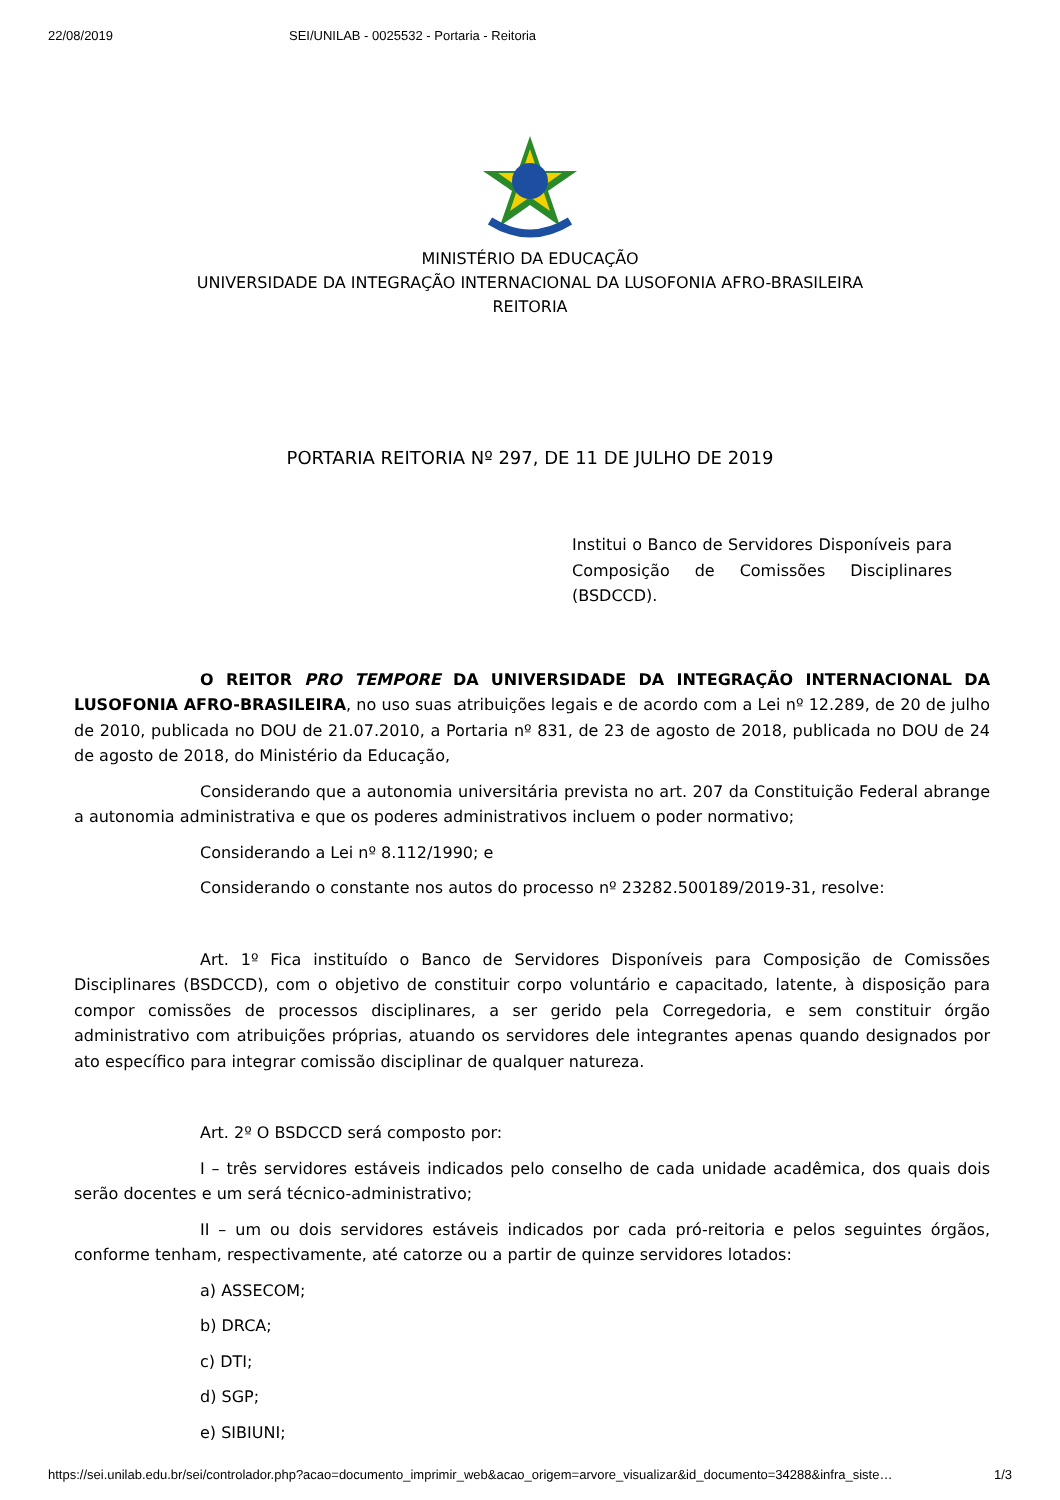22/08/2019 SEI/UNILAB - 0025532 - Portaria - Reitoria
MINISTÉRIO DA EDUCAÇÃO
UNIVERSIDADE DA INTEGRAÇÃO INTERNACIONAL DA LUSOFONIA AFRO-BRASILEIRA
REITORIA
PORTARIA REITORIA Nº 297, DE 11 DE JULHO DE 2019
Institui o Banco de Servidores Disponíveis para Composição de Comissões Disciplinares (BSDCCD).
O REITOR PRO TEMPORE DA UNIVERSIDADE DA INTEGRAÇÃO INTERNACIONAL DA LUSOFONIA AFRO-BRASILEIRA, no uso suas atribuições legais e de acordo com a Lei nº 12.289, de 20 de julho de 2010, publicada no DOU de 21.07.2010, a Portaria nº 831, de 23 de agosto de 2018, publicada no DOU de 24 de agosto de 2018, do Ministério da Educação,
Considerando que a autonomia universitária prevista no art. 207 da Constituição Federal abrange a autonomia administrativa e que os poderes administrativos incluem o poder normativo;
Considerando a Lei nº 8.112/1990; e
Considerando o constante nos autos do processo nº 23282.500189/2019-31, resolve:
Art. 1º Fica instituído o Banco de Servidores Disponíveis para Composição de Comissões Disciplinares (BSDCCD), com o objetivo de constituir corpo voluntário e capacitado, latente, à disposição para compor comissões de processos disciplinares, a ser gerido pela Corregedoria, e sem constituir órgão administrativo com atribuições próprias, atuando os servidores dele integrantes apenas quando designados por ato específico para integrar comissão disciplinar de qualquer natureza.
Art. 2º O BSDCCD será composto por:
I – três servidores estáveis indicados pelo conselho de cada unidade acadêmica, dos quais dois serão docentes e um será técnico-administrativo;
II – um ou dois servidores estáveis indicados por cada pró-reitoria e pelos seguintes órgãos, conforme tenham, respectivamente, até catorze ou a partir de quinze servidores lotados:
a) ASSECOM;
b) DRCA;
c) DTI;
d) SGP;
e) SIBIUNI;
https://sei.unilab.edu.br/sei/controlador.php?acao=documento_imprimir_web&acao_origem=arvore_visualizar&id_documento=34288&infra_siste… 1/3